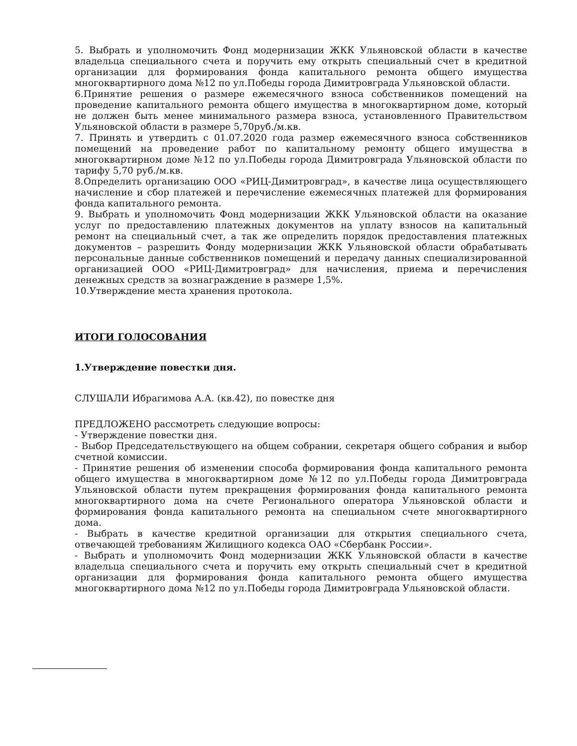5. Выбрать и уполномочить Фонд модернизации ЖКК Ульяновской области в качестве владельца специального счета и поручить ему открыть специальный счет в кредитной организации для формирования фонда капитального ремонта общего имущества многоквартирного дома №12 по ул.Победы города Димитровграда Ульяновской области.
6.Принятие решения о размере ежемесячного взноса собственников помещений на проведение капитального ремонта общего имущества в многоквартирном доме, который не должен быть менее минимального размера взноса, установленного Правительством Ульяновской области в размере 5,70руб./м.кв.
7. Принять и утвердить с 01.07.2020 года размер ежемесячного взноса собственников помещений на проведение работ по капитальному ремонту общего имущества в многоквартирном доме №12 по ул.Победы города Димитровграда Ульяновской области по тарифу 5,70 руб./м.кв.
8.Определить организацию ООО «РИЦ-Димитровград», в качестве лица осуществляющего начисление и сбор платежей и перечисление ежемесячных платежей для формирования фонда капитального ремонта.
9. Выбрать и уполномочить Фонд модернизации ЖКК Ульяновской области на оказание услуг по предоставлению платежных документов на уплату взносов на капитальный ремонт на специальный счет, а так же определить порядок предоставления платежных документов – разрешить Фонду модернизации ЖКК Ульяновской области обрабатывать персональные данные собственников помещений и передачу данных специализированной организацией ООО «РИЦ-Димитровград» для начисления, приема и перечисления денежных средств за вознаграждение в размере 1,5%.
10.Утверждение места хранения протокола.
ИТОГИ ГОЛОСОВАНИЯ
1.Утверждение повестки дня.
СЛУШАЛИ Ибрагимова А.А. (кв.42), по повестке дня
ПРЕДЛОЖЕНО рассмотреть следующие вопросы:
- Утверждение повестки дня.
- Выбор Председательствующего на общем собрании, секретаря общего собрания и выбор счетной комиссии.
- Принятие решения об изменении способа формирования фонда капитального ремонта общего имущества в многоквартирном доме №12 по ул.Победы города Димитровграда Ульяновской области путем прекращения формирования фонда капитального ремонта многоквартирного дома на счете Регионального оператора Ульяновской области и формирования фонда капитального ремонта на специальном счете многоквартирного дома.
- Выбрать в качестве кредитной организации для открытия специального счета, отвечающей требованиям Жилищного кодекса ОАО «Сбербанк России».
- Выбрать и уполномочить Фонд модернизации ЖКК Ульяновской области в качестве владельца специального счета и поручить ему открыть специальный счет в кредитной организации для формирования фонда капитального ремонта общего имущества многоквартирного дома №12 по ул.Победы города Димитровграда Ульяновской области.